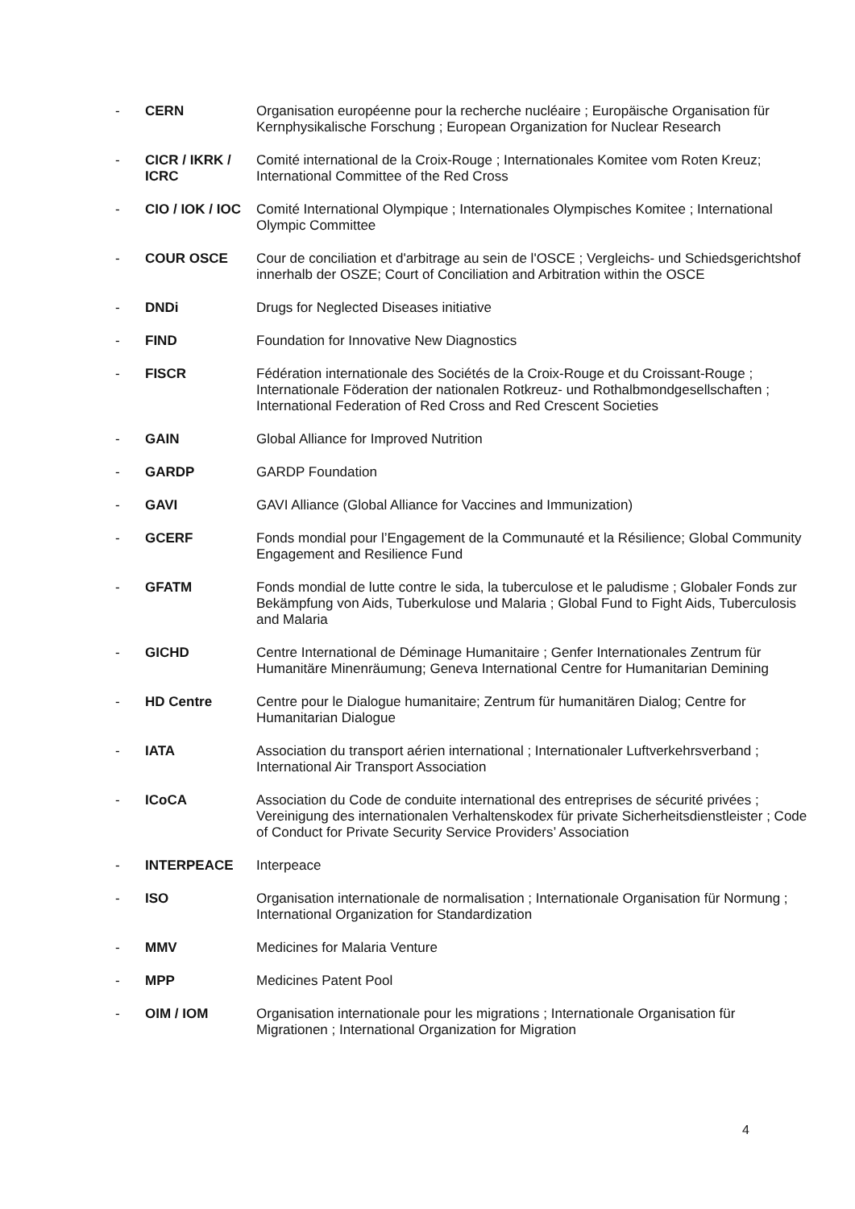- CERN Organisation européenne pour la recherche nucléaire ; Europäische Organisation für Kernphysikalische Forschung ; European Organization for Nuclear Research
- CICR / IKRK / ICRC
Comité international de la Croix-Rouge ; Internationales Komitee vom Roten Kreuz; International Committee of the Red Cross
- CIO / IOK / IOC
Comité International Olympique ; Internationales Olympisches Komitee ; International Olympic Committee
- COUR OSCE Cour de conciliation et d'arbitrage au sein de l'OSCE ; Vergleichs- und Schiedsgerichtshof innerhalb der OSZE; Court of Conciliation and Arbitration within the OSCE
- DNDi Drugs for Neglected Diseases initiative
- FIND Foundation for Innovative New Diagnostics
- FISCR Fédération internationale des Sociétés de la Croix-Rouge et du Croissant-Rouge ; Internationale Föderation der nationalen Rotkreuz- und Rothalbmondgesellschaften ; International Federation of Red Cross and Red Crescent Societies
- GAIN Global Alliance for Improved Nutrition
- GARDP GARDP Foundation
- GAVI GAVI Alliance (Global Alliance for Vaccines and Immunization)
- GCERF Fonds mondial pour l’Engagement de la Communauté et la Résilience; Global Community Engagement and Resilience Fund
- GFATM Fonds mondial de lutte contre le sida, la tuberculose et le paludisme ; Globaler Fonds zur Bekämpfung von Aids, Tuberkulose und Malaria ; Global Fund to Fight Aids, Tuberculosis and Malaria
- GICHD Centre International de Déminage Humanitaire ; Genfer Internationales Zentrum für Humanitäre Minenräumung; Geneva International Centre for Humanitarian Demining
- HD Centre Centre pour le Dialogue humanitaire; Zentrum für humanitären Dialog; Centre for Humanitarian Dialogue
- IATA Association du transport aérien international ; Internationaler Luftverkehrsverband ; International Air Transport Association
- ICoCA Association du Code de conduite international des entreprises de sécurité privées ; Vereinigung des internationalen Verhaltenskodex für private Sicherheitsdienstleister ; Code of Conduct for Private Security Service Providers’ Association
- INTERPEACE Interpeace
- ISO Organisation internationale de normalisation ; Internationale Organisation für Normung ; International Organization for Standardization
- MMV Medicines for Malaria Venture
- MPP Medicines Patent Pool
- OIM / IOM Organisation internationale pour les migrations ; Internationale Organisation für Migrationen ; International Organization for Migration
4